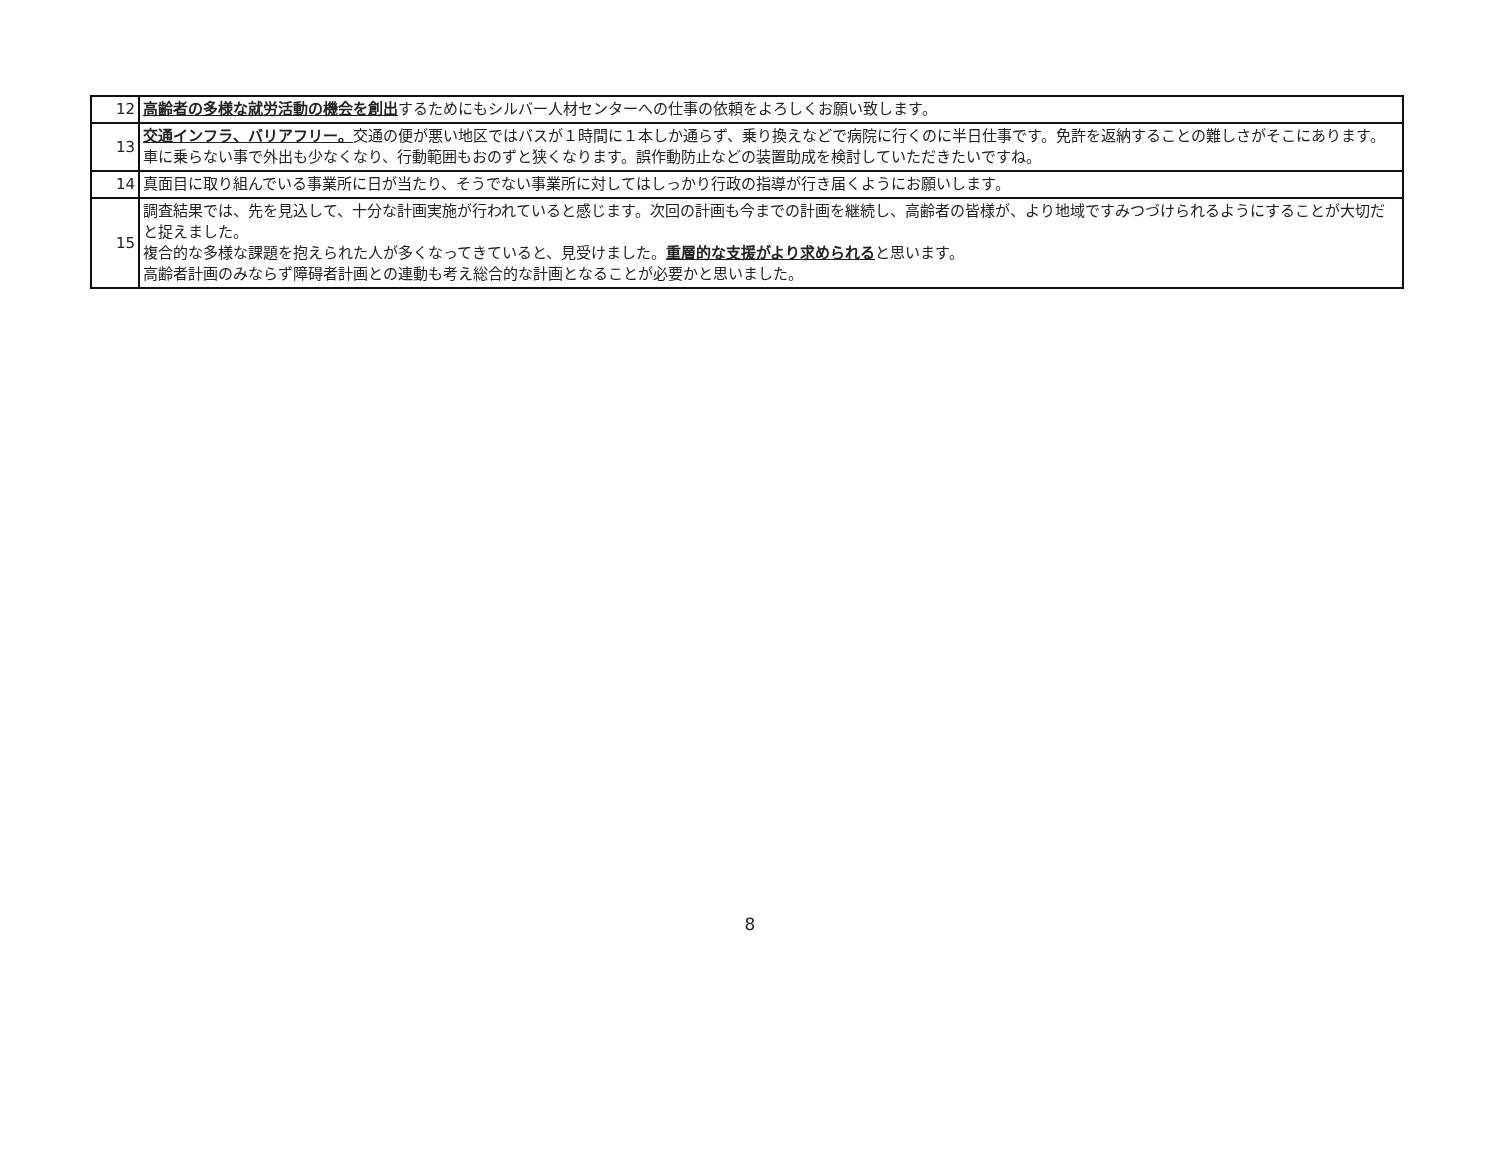| 12 | 高齢者の多様な就労活動の機会を創出 するためにもシルバー人材センターへの仕事の依頼をよろしくお願い致します。 |
| 13 | 交通インフラ、バリアフリー。 交通の便が悪い地区ではバスが１時間に１本しか通らず、乗り換えなどで病院に行くのに半日仕事です。免許を返納することの難しさがそこにあります。車に乗らない事で外出も少なくなり、行動範囲もおのずと狭くなります。誤作動防止などの装置助成を検討していただきたいですね。 |
| 14 | 真面目に取り組んでいる事業所に日が当たり、そうでない事業所に対してはしっかり行政の指導が行き届くようにお願いします。 |
| 15 | 調査結果では、先を見込して、十分な計画実施が行われていると感じます。次回の計画も今までの計画を継続し、高齢者の皆様が、より地域ですみつづけられるようにすることが大切だと捉えました。 複合的な多様な課題を抱えられた人が多くなってきていると、見受けました。 重層的な支援がより求められる と思います。 高齢者計画のみならず障碍者計画との連動も考え総合的な計画となることが必要かと思いました。 |
8